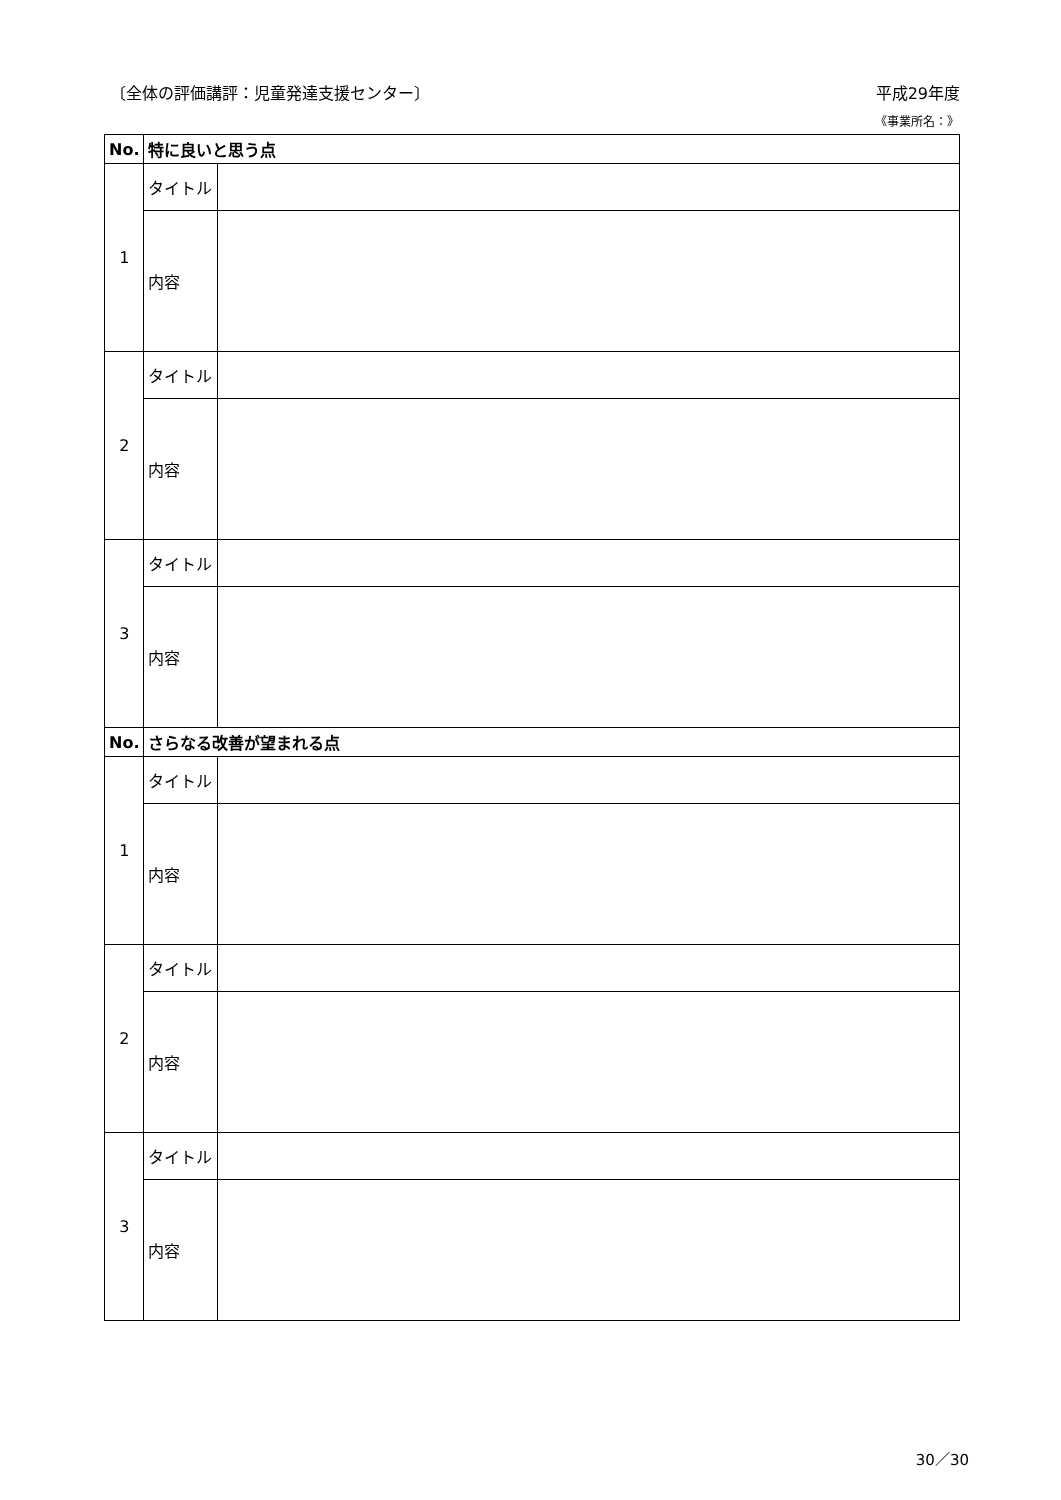〔全体の評価講評：児童発達支援センター〕 平成29年度
《事業所名：》
| No. | 特に良いと思う点 | |
| --- | --- | --- |
| 1 | タイトル | |
| | 内容 | |
| 2 | タイトル | |
| | 内容 | |
| 3 | タイトル | |
| | 内容 | |
| No. | さらなる改善が望まれる点 | |
| 1 | タイトル | |
| | 内容 | |
| 2 | タイトル | |
| | 内容 | |
| 3 | タイトル | |
| | 内容 | |
30／30